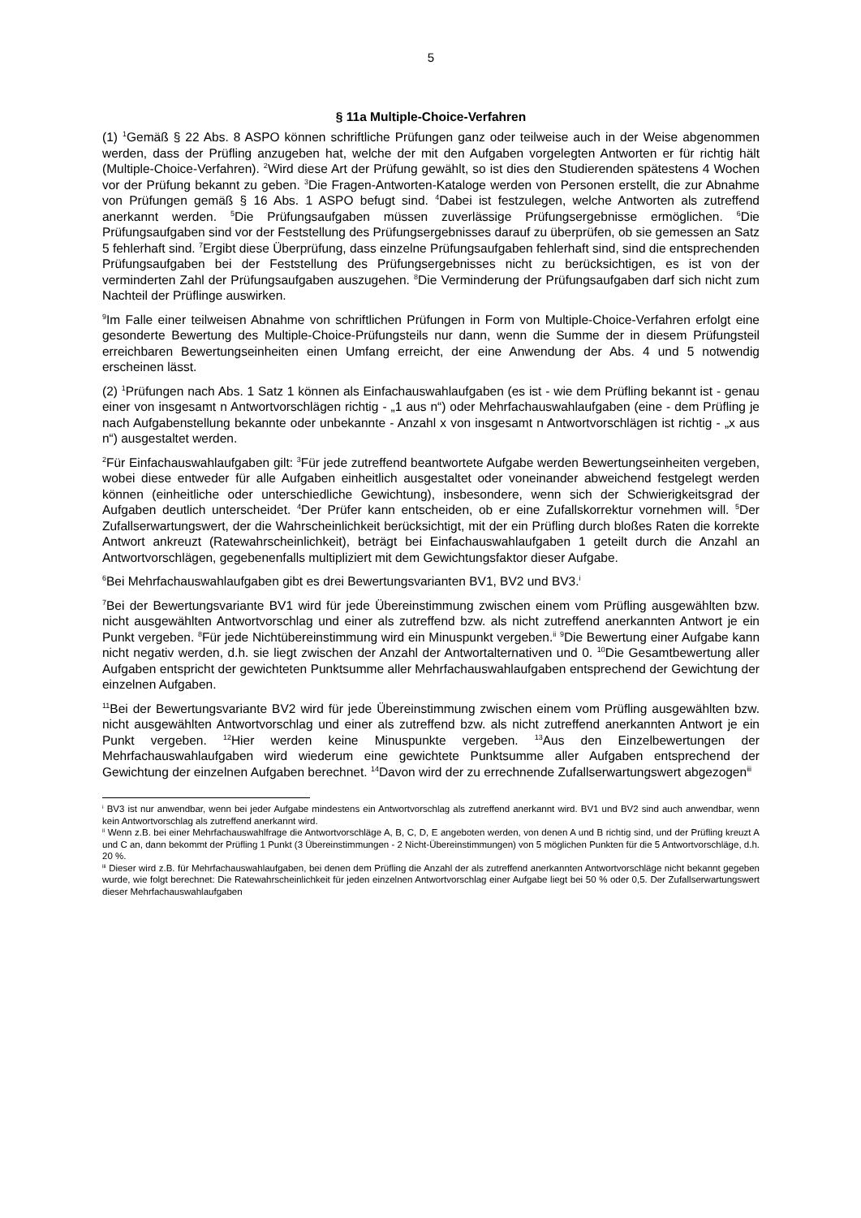5
§ 11a Multiple-Choice-Verfahren
(1) <sup>1</sup>Gemäß § 22 Abs. 8 ASPO können schriftliche Prüfungen ganz oder teilweise auch in der Weise abgenommen werden, dass der Prüfling anzugeben hat, welche der mit den Aufgaben vorgelegten Antworten er für richtig hält (Multiple-Choice-Verfahren). <sup>2</sup>Wird diese Art der Prüfung gewählt, so ist dies den Studierenden spätestens 4 Wochen vor der Prüfung bekannt zu geben. <sup>3</sup>Die Fragen-Antworten-Kataloge werden von Personen erstellt, die zur Abnahme von Prüfungen gemäß § 16 Abs. 1 ASPO befugt sind. <sup>4</sup>Dabei ist festzulegen, welche Antworten als zutreffend anerkannt werden. <sup>5</sup>Die Prüfungsaufgaben müssen zuverlässige Prüfungsergebnisse ermöglichen. <sup>6</sup>Die Prüfungsaufgaben sind vor der Feststellung des Prüfungsergebnisses darauf zu überprüfen, ob sie gemessen an Satz 5 fehlerhaft sind. <sup>7</sup>Ergibt diese Überprüfung, dass einzelne Prüfungsaufgaben fehlerhaft sind, sind die entsprechenden Prüfungsaufgaben bei der Feststellung des Prüfungsergebnisses nicht zu berücksichtigen, es ist von der verminderten Zahl der Prüfungsaufgaben auszugehen. <sup>8</sup>Die Verminderung der Prüfungsaufgaben darf sich nicht zum Nachteil der Prüflinge auswirken.
<sup>9</sup> Im Falle einer teilweisen Abnahme von schriftlichen Prüfungen in Form von Multiple-Choice-Verfahren erfolgt eine gesonderte Bewertung des Multiple-Choice-Prüfungsteils nur dann, wenn die Summe der in diesem Prüfungsteil erreichbaren Bewertungseinheiten einen Umfang erreicht, der eine Anwendung der Abs. 4 und 5 notwendig erscheinen lässt.
(2) <sup>1</sup>Prüfungen nach Abs. 1 Satz 1 können als Einfachauswahlaufgaben (es ist - wie dem Prüfling bekannt ist - genau einer von insgesamt n Antwortvorschlägen richtig - „1 aus n“) oder Mehrfachauswahlaufgaben (eine - dem Prüfling je nach Aufgabenstellung bekannte oder unbekannte - Anzahl x von insgesamt n Antwortvorschlägen ist richtig - „x aus n“) ausgestaltet werden.
<sup>2</sup> Für Einfachauswahlaufgaben gilt: <sup>3</sup>Für jede zutreffend beantwortete Aufgabe werden Bewertungseinheiten vergeben, wobei diese entweder für alle Aufgaben einheitlich ausgestaltet oder voneinander abweichend festgelegt werden können (einheitliche oder unterschiedliche Gewichtung), insbesondere, wenn sich der Schwierigkeitsgrad der Aufgaben deutlich unterscheidet. <sup>4</sup>Der Prüfer kann entscheiden, ob er eine Zufallskorrektur vornehmen will. <sup>5</sup>Der Zufallserwartungswert, der die Wahrscheinlichkeit berücksichtigt, mit der ein Prüfling durch bloßes Raten die korrekte Antwort ankreuzt (Ratewahrscheinlichkeit), beträgt bei Einfachauswahlaufgaben 1 geteilt durch die Anzahl an Antwortvorschlägen, gegebenenfalls multipliziert mit dem Gewichtungsfaktor dieser Aufgabe.
<sup>6</sup> Bei Mehrfachauswahlaufgaben gibt es drei Bewertungsvarianten BV1, BV2 und BV3.<sup>i</sup>
<sup>7</sup> Bei der Bewertungsvariante BV1 wird für jede Übereinstimmung zwischen einem vom Prüfling ausgewählten bzw. nicht ausgewählten Antwortvorschlag und einer als zutreffend bzw. als nicht zutreffend anerkannten Antwort je ein Punkt vergeben. <sup>8</sup>Für jede Nichtübereinstimmung wird ein Minuspunkt vergeben.<sup>ii</sup> <sup>9</sup>Die Bewertung einer Aufgabe kann nicht negativ werden, d.h. sie liegt zwischen der Anzahl der Antwortalternativen und 0. <sup>10</sup>Die Gesamtbewertung aller Aufgaben entspricht der gewichteten Punktsumme aller Mehrfachauswahlaufgaben entsprechend der Gewichtung der einzelnen Aufgaben.
<sup>11</sup> Bei der Bewertungsvariante BV2 wird für jede Übereinstimmung zwischen einem vom Prüfling ausgewählten bzw. nicht ausgewählten Antwortvorschlag und einer als zutreffend bzw. als nicht zutreffend anerkannten Antwort je ein Punkt vergeben. <sup>12</sup>Hier werden keine Minuspunkte vergeben. <sup>13</sup>Aus den Einzelbewertungen der Mehrfachauswahlaufgaben wird wiederum eine gewichtete Punktsumme aller Aufgaben entsprechend der Gewichtung der einzelnen Aufgaben berechnet. <sup>14</sup>Davon wird der zu errechnende Zufallserwartungswert abgezogen<sup>iii</sup>
<sup>i</sup> BV3 ist nur anwendbar, wenn bei jeder Aufgabe mindestens ein Antwortvorschlag als zutreffend anerkannt wird. BV1 und BV2 sind auch anwendbar, wenn kein Antwortvorschlag als zutreffend anerkannt wird.
<sup>ii</sup> Wenn z.B. bei einer Mehrfachauswahlfrage die Antwortvorschläge A, B, C, D, E angeboten werden, von denen A und B richtig sind, und der Prüfling kreuzt A und C an, dann bekommt der Prüfling 1 Punkt (3 Übereinstimmungen - 2 Nicht-Übereinstimmungen) von 5 möglichen Punkten für die 5 Antwortvorschläge, d.h. 20 %.
<sup>iii</sup> Dieser wird z.B. für Mehrfachauswahlaufgaben, bei denen dem Prüfling die Anzahl der als zutreffend anerkannten Antwortvorschläge nicht bekannt gegeben wurde, wie folgt berechnet: Die Ratewahrscheinlichkeit für jeden einzelnen Antwortvorschlag einer Aufgabe liegt bei 50 % oder 0,5. Der Zufallserwartungswert dieser Mehrfachauswahlaufgaben